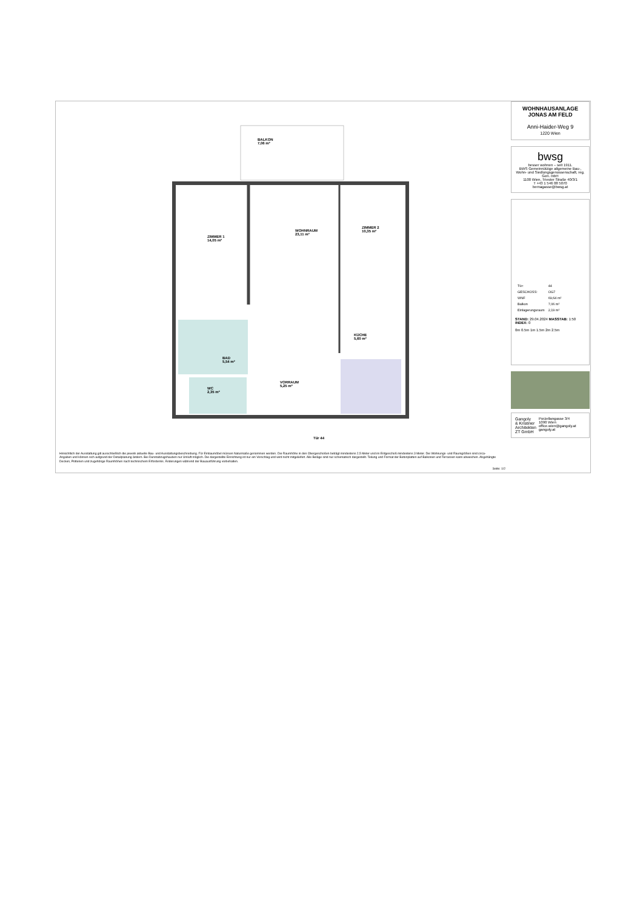BALKON
7,06 m²
ZIMMER 1
14,05 m²
WOHNRAUM
23,11 m²
ZIMMER 2
10,35 m²
KÜCHE
5,60 m²
BAD
5,54 m²
WC
2,35 m²
VORRAUM
5,25 m²
Tür 44
Hinsichtlich der Ausstattung gilt ausschließlich die jeweils aktuelle Bau- und Ausstattungsbeschreibung. Für Einbaumöbel müssen Naturmaße genommen werden. Die Raumhöhe in den Obergeschoßen beträgt mindestens 2,5 Meter und im Erdgeschoß mindestens 3 Meter. Die Wohnungs- und Raumgrößen sind circa-Angaben und können sich aufgrund der Detailplanung ändern. Bei Dunstabzugshauben nur Umluft möglich. Die dargestellte Einrichtung ist nur ein Vorschlag und wird nicht mitgeliefert. Alle Beläge sind nur schematisch dargestellt. Teilung und Format der Betonplatten auf Balkonen und Terrassen kann abweichen. Abgehängte Decken, Potterien und zugehörige Raumhöhen nach technischem Erfordernis. Änderungen während der Bauausführung vorbehalten.
Seite: 1/2
WOHNHAUSANLAGE
JONAS AM FELD
Anni-Haider-Weg 9
1220 Wien
bwsg
besser wohnen – seit 1911.
BWS Gemeinnützige allgemeine Bau-, Wohn- und Siedlungsgenossenschaft, reg. Gen. mbH
1100 Wien, Triester Straße 40/3/1
T +43 1 546 08 5070
bernagasse@bwsg.at
| Tür: | 44 |
| GESCHOSS: | OG7 |
| WNF | 69,64 m² |
| Balkon | 7,06 m² |
| Einlagerungsraum | 2,19 m² |
STAND: 29.04.2024 MASSTAB: 1:50 INDEX: 0
0m 0.5m 1m 1.5m 2m 2.5m
Gangoly
& Kristiner
Architekten
ZT GmbH
Porzellangasse 3/4
1090 Wien
office.wien@gangoly.at
gangoly.at